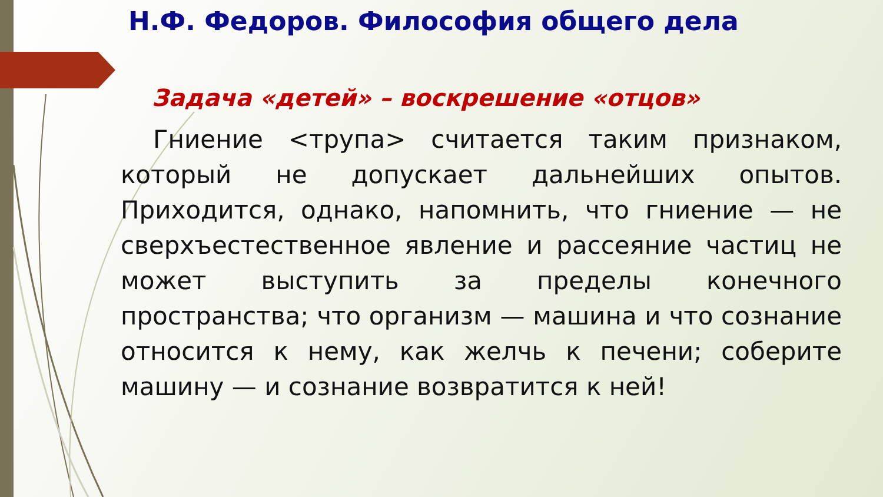Н.Ф. Федоров. Философия общего дела
Задача «детей» – воскрешение «отцов»
Гниение <трупа> считается таким признаком, который не допускает дальнейших опытов. Приходится, однако, напомнить, что гниение — не сверхъестественное явление и рассеяние частиц не может выступить за пределы конечного пространства; что организм — машина и что сознание относится к нему, как желчь к печени; соберите машину — и сознание возвратится к ней!